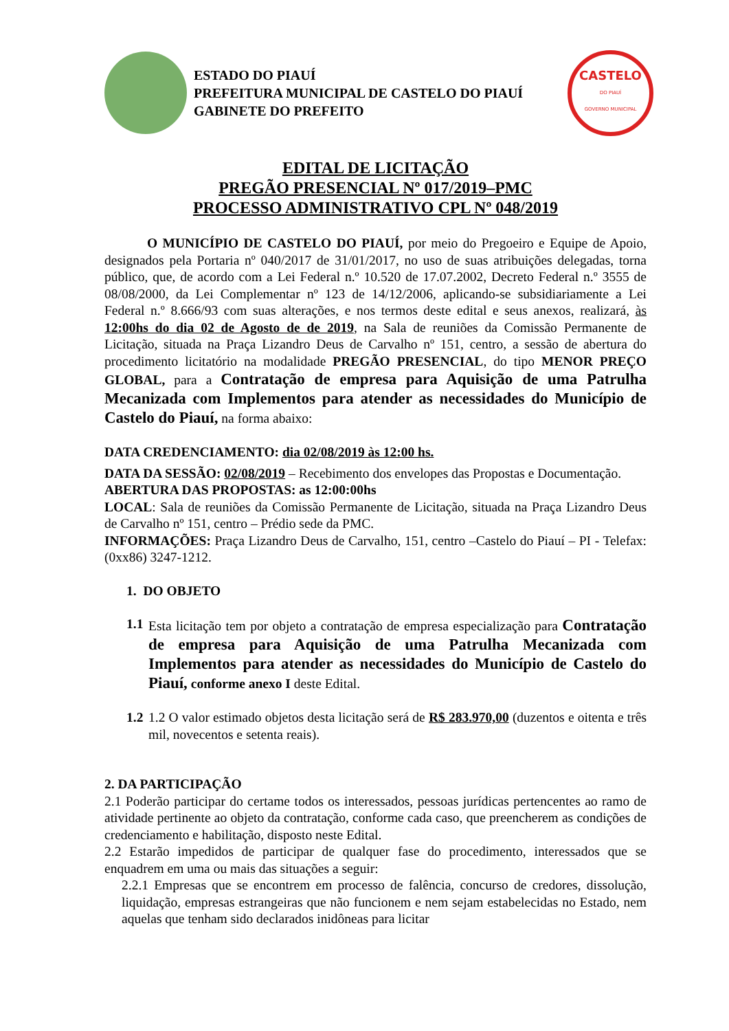ESTADO DO PIAUÍ
PREFEITURA MUNICIPAL DE CASTELO DO PIAUÍ
GABINETE DO PREFEITO
CASTELO
DO PIAUÍ
GOVERNO MUNICIPAL
EDITAL DE LICITAÇÃO
PREGÃO PRESENCIAL Nº 017/2019–PMC
PROCESSO ADMINISTRATIVO CPL Nº 048/2019
O MUNICÍPIO DE CASTELO DO PIAUÍ, por meio do Pregoeiro e Equipe de Apoio, designados pela Portaria nº 040/2017 de 31/01/2017, no uso de suas atribuições delegadas, torna público, que, de acordo com a Lei Federal n.º 10.520 de 17.07.2002, Decreto Federal n.º 3555 de 08/08/2000, da Lei Complementar nº 123 de 14/12/2006, aplicando-se subsidiariamente a Lei Federal n.º 8.666/93 com suas alterações, e nos termos deste edital e seus anexos, realizará, às 12:00hs do dia 02 de Agosto de de 2019, na Sala de reuniões da Comissão Permanente de Licitação, situada na Praça Lizandro Deus de Carvalho nº 151, centro, a sessão de abertura do procedimento licitatório na modalidade PREGÃO PRESENCIAL, do tipo MENOR PREÇO GLOBAL, para a Contratação de empresa para Aquisição de uma Patrulha Mecanizada com Implementos para atender as necessidades do Município de Castelo do Piauí, na forma abaixo:
DATA CREDENCIAMENTO: dia 02/08/2019 às 12:00 hs.
DATA DA SESSÃO: 02/08/2019 – Recebimento dos envelopes das Propostas e Documentação.
ABERTURA DAS PROPOSTAS: as 12:00:00hs
LOCAL: Sala de reuniões da Comissão Permanente de Licitação, situada na Praça Lizandro Deus de Carvalho nº 151, centro – Prédio sede da PMC.
INFORMAÇÕES: Praça Lizandro Deus de Carvalho, 151, centro –Castelo do Piauí – PI - Telefax: (0xx86) 3247-1212.
1. DO OBJETO
1.1
Esta licitação tem por objeto a contratação de empresa especialização para Contratação de empresa para Aquisição de uma Patrulha Mecanizada com Implementos para atender as necessidades do Município de Castelo do Piauí, conforme anexo I deste Edital.
1.2
1.2 O valor estimado objetos desta licitação será de R$ 283.970,00 (duzentos e oitenta e três mil, novecentos e setenta reais).
2. DA PARTICIPAÇÃO
2.1 Poderão participar do certame todos os interessados, pessoas jurídicas pertencentes ao ramo de atividade pertinente ao objeto da contratação, conforme cada caso, que preencherem as condições de credenciamento e habilitação, disposto neste Edital.
2.2 Estarão impedidos de participar de qualquer fase do procedimento, interessados que se enquadrem em uma ou mais das situações a seguir:
2.2.1 Empresas que se encontrem em processo de falência, concurso de credores, dissolução, liquidação, empresas estrangeiras que não funcionem e nem sejam estabelecidas no Estado, nem aquelas que tenham sido declarados inidôneas para licitar